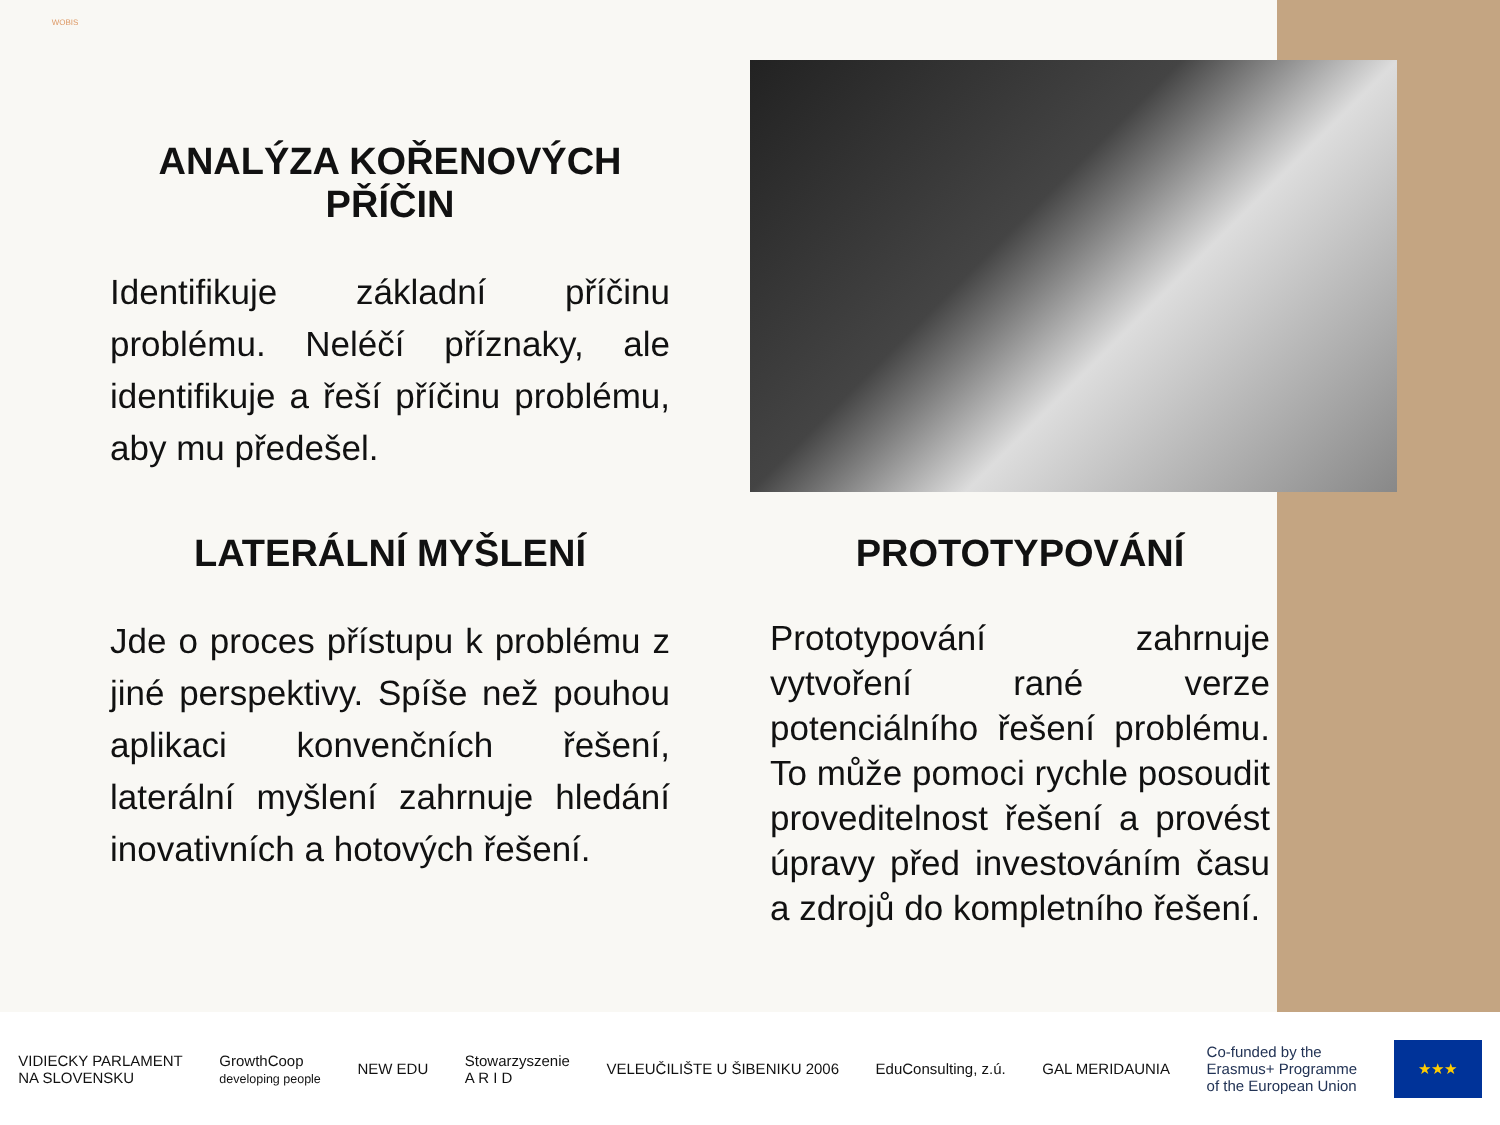WOBIS
ANALÝZA KOŘENOVÝCH PŘÍČIN
Identifikuje základní příčinu problému. Neléčí příznaky, ale identifikuje a řeší příčinu problému, aby mu předešel.
LATERÁLNÍ MYŠLENÍ
Jde o proces přístupu k problému z jiné perspektivy. Spíše než pouhou aplikaci konvenčních řešení, laterální myšlení zahrnuje hledání inovativních a hotových řešení.
PROTOTYPOVÁNÍ
Prototypování zahrnuje vytvoření rané verze potenciálního řešení problému. To může pomoci rychle posoudit proveditelnost řešení a provést úpravy před investováním času a zdrojů do kompletního řešení.
VIDIECKY PARLAMENT
NA SLOVENSKU
GrowthCoop
developing people
NEW EDU
Stowarzyszenie
A R I D
VELEUČILIŠTE U ŠIBENIKU 2006 EduConsulting, z.ú. GAL MERIDAUNIA
Co-funded by the
Erasmus+ Programme
of the European Union
★★★